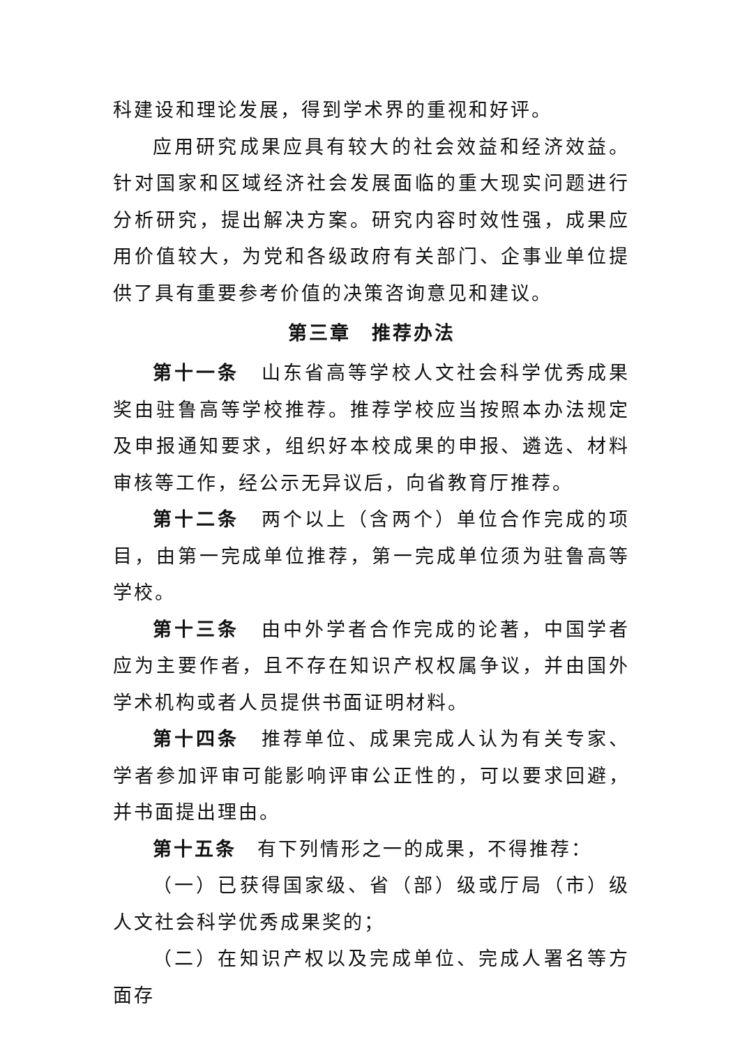科建设和理论发展，得到学术界的重视和好评。
应用研究成果应具有较大的社会效益和经济效益。针对国家和区域经济社会发展面临的重大现实问题进行分析研究，提出解决方案。研究内容时效性强，成果应用价值较大，为党和各级政府有关部门、企事业单位提供了具有重要参考价值的决策咨询意见和建议。
第三章　推荐办法
第十一条　山东省高等学校人文社会科学优秀成果奖由驻鲁高等学校推荐。推荐学校应当按照本办法规定及申报通知要求，组织好本校成果的申报、遴选、材料审核等工作，经公示无异议后，向省教育厅推荐。
第十二条　两个以上（含两个）单位合作完成的项目，由第一完成单位推荐，第一完成单位须为驻鲁高等学校。
第十三条　由中外学者合作完成的论著，中国学者应为主要作者，且不存在知识产权权属争议，并由国外学术机构或者人员提供书面证明材料。
第十四条　推荐单位、成果完成人认为有关专家、学者参加评审可能影响评审公正性的，可以要求回避，并书面提出理由。
第十五条　有下列情形之一的成果，不得推荐：
（一）已获得国家级、省（部）级或厅局（市）级人文社会科学优秀成果奖的；
（二）在知识产权以及完成单位、完成人署名等方面存